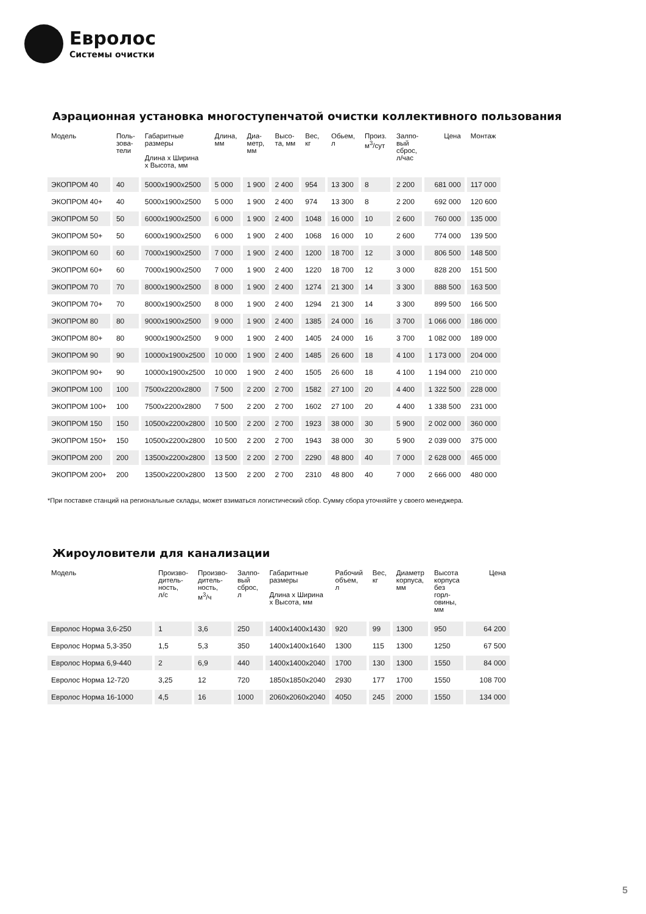Евролос
Системы очистки
Аэрационная установка многоступенчатой очистки коллективного пользования
| Модель | Поль- зова- тели | Габаритные размеры Длина х Ширина х Высота, мм | Длина, мм | Диа- метр, мм | Высо- та, мм | Вес, кг | Обьем, л | Произ. м<sup>3</sup>/сут | Залпо- вый сброс, л/час | Цена | Монтаж |
| --- | --- | --- | --- | --- | --- | --- | --- | --- | --- | --- | --- |
| ЭКОПРОМ 40 | 40 | 5000x1900x2500 | 5 000 | 1 900 | 2 400 | 954 | 13 300 | 8 | 2 200 | 681 000 | 117 000 |
| ЭКОПРОМ 40+ | 40 | 5000x1900x2500 | 5 000 | 1 900 | 2 400 | 974 | 13 300 | 8 | 2 200 | 692 000 | 120 600 |
| ЭКОПРОМ 50 | 50 | 6000x1900x2500 | 6 000 | 1 900 | 2 400 | 1048 | 16 000 | 10 | 2 600 | 760 000 | 135 000 |
| ЭКОПРОМ 50+ | 50 | 6000x1900x2500 | 6 000 | 1 900 | 2 400 | 1068 | 16 000 | 10 | 2 600 | 774 000 | 139 500 |
| ЭКОПРОМ 60 | 60 | 7000x1900x2500 | 7 000 | 1 900 | 2 400 | 1200 | 18 700 | 12 | 3 000 | 806 500 | 148 500 |
| ЭКОПРОМ 60+ | 60 | 7000x1900x2500 | 7 000 | 1 900 | 2 400 | 1220 | 18 700 | 12 | 3 000 | 828 200 | 151 500 |
| ЭКОПРОМ 70 | 70 | 8000x1900x2500 | 8 000 | 1 900 | 2 400 | 1274 | 21 300 | 14 | 3 300 | 888 500 | 163 500 |
| ЭКОПРОМ 70+ | 70 | 8000x1900x2500 | 8 000 | 1 900 | 2 400 | 1294 | 21 300 | 14 | 3 300 | 899 500 | 166 500 |
| ЭКОПРОМ 80 | 80 | 9000x1900x2500 | 9 000 | 1 900 | 2 400 | 1385 | 24 000 | 16 | 3 700 | 1 066 000 | 186 000 |
| ЭКОПРОМ 80+ | 80 | 9000x1900x2500 | 9 000 | 1 900 | 2 400 | 1405 | 24 000 | 16 | 3 700 | 1 082 000 | 189 000 |
| ЭКОПРОМ 90 | 90 | 10000x1900x2500 | 10 000 | 1 900 | 2 400 | 1485 | 26 600 | 18 | 4 100 | 1 173 000 | 204 000 |
| ЭКОПРОМ 90+ | 90 | 10000x1900x2500 | 10 000 | 1 900 | 2 400 | 1505 | 26 600 | 18 | 4 100 | 1 194 000 | 210 000 |
| ЭКОПРОМ 100 | 100 | 7500x2200x2800 | 7 500 | 2 200 | 2 700 | 1582 | 27 100 | 20 | 4 400 | 1 322 500 | 228 000 |
| ЭКОПРОМ 100+ | 100 | 7500x2200x2800 | 7 500 | 2 200 | 2 700 | 1602 | 27 100 | 20 | 4 400 | 1 338 500 | 231 000 |
| ЭКОПРОМ 150 | 150 | 10500x2200x2800 | 10 500 | 2 200 | 2 700 | 1923 | 38 000 | 30 | 5 900 | 2 002 000 | 360 000 |
| ЭКОПРОМ 150+ | 150 | 10500x2200x2800 | 10 500 | 2 200 | 2 700 | 1943 | 38 000 | 30 | 5 900 | 2 039 000 | 375 000 |
| ЭКОПРОМ 200 | 200 | 13500x2200x2800 | 13 500 | 2 200 | 2 700 | 2290 | 48 800 | 40 | 7 000 | 2 628 000 | 465 000 |
| ЭКОПРОМ 200+ | 200 | 13500x2200x2800 | 13 500 | 2 200 | 2 700 | 2310 | 48 800 | 40 | 7 000 | 2 666 000 | 480 000 |
*При поставке станций на региональные склады, может взиматься логистический сбор. Сумму сбора уточняйте у своего менеджера.
Жироуловители для канализации
| Модель | Произво- дитель- ность, л/с | Произво- дитель- ность, м<sup>3</sup>/ч | Залпо- вый сброс, л | Габаритные размеры Длина х Ширина х Высота, мм | Рабочий объем, л | Вес, кг | Диаметр корпуса, мм | Высота корпуса без горл- овины, мм | Цена |
| --- | --- | --- | --- | --- | --- | --- | --- | --- | --- |
| Евролос Норма 3,6-250 | 1 | 3,6 | 250 | 1400x1400x1430 | 920 | 99 | 1300 | 950 | 64 200 |
| Евролос Норма 5,3-350 | 1,5 | 5,3 | 350 | 1400x1400x1640 | 1300 | 115 | 1300 | 1250 | 67 500 |
| Евролос Норма 6,9-440 | 2 | 6,9 | 440 | 1400x1400x2040 | 1700 | 130 | 1300 | 1550 | 84 000 |
| Евролос Норма 12-720 | 3,25 | 12 | 720 | 1850x1850x2040 | 2930 | 177 | 1700 | 1550 | 108 700 |
| Евролос Норма 16-1000 | 4,5 | 16 | 1000 | 2060x2060x2040 | 4050 | 245 | 2000 | 1550 | 134 000 |
5